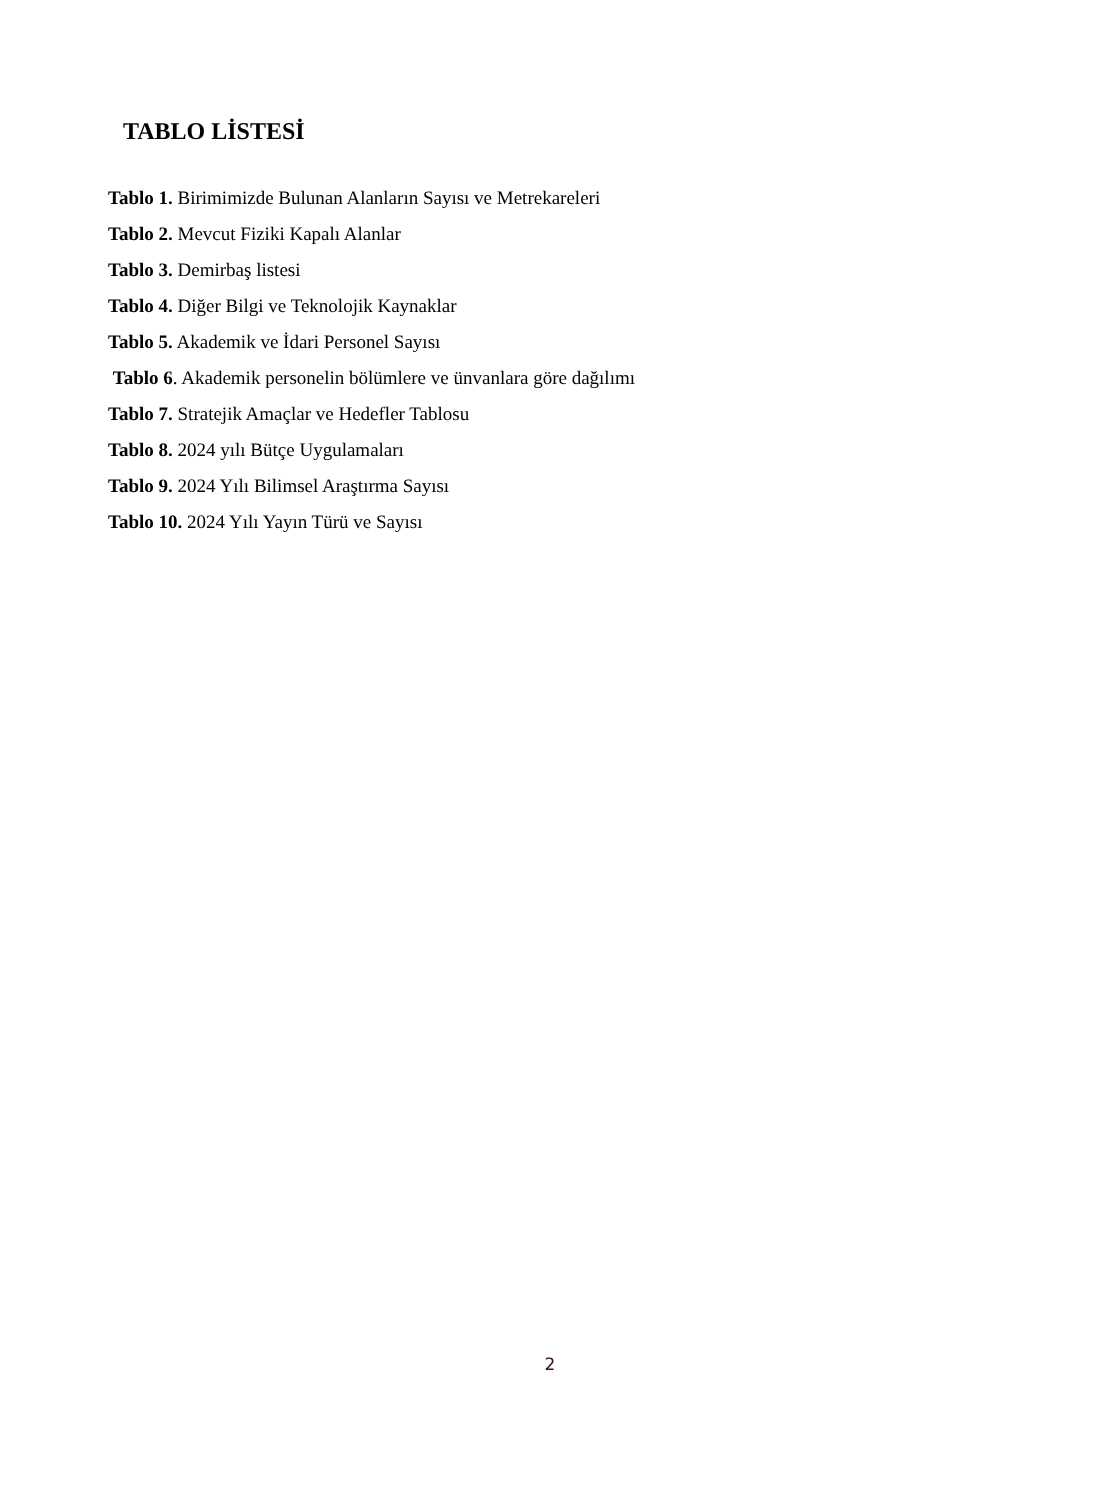TABLO LİSTESİ
Tablo 1. Birimimizde Bulunan Alanların Sayısı ve Metrekareleri
Tablo 2. Mevcut Fiziki Kapalı Alanlar
Tablo 3. Demirbaş listesi
Tablo 4. Diğer Bilgi ve Teknolojik Kaynaklar
Tablo 5. Akademik ve İdari Personel Sayısı
Tablo 6. Akademik personelin bölümlere ve ünvanlara göre dağılımı
Tablo 7. Stratejik Amaçlar ve Hedefler Tablosu
Tablo 8. 2024 yılı Bütçe Uygulamaları
Tablo 9. 2024 Yılı Bilimsel Araştırma Sayısı
Tablo 10. 2024 Yılı Yayın Türü ve Sayısı
2